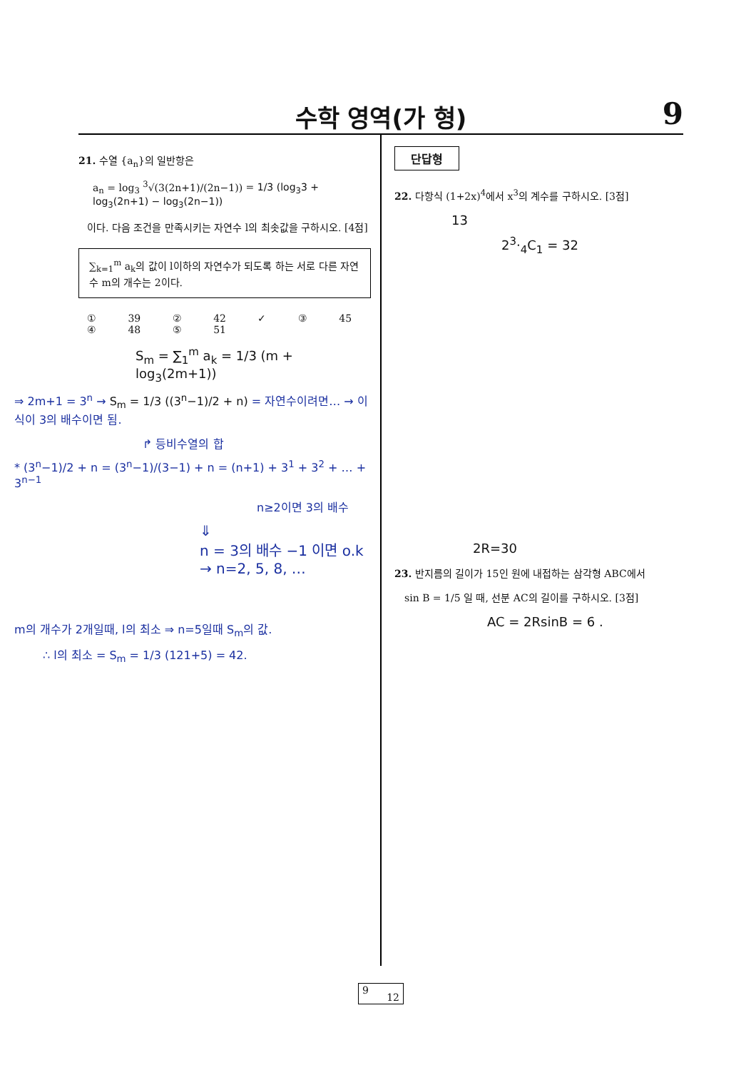수학 영역(가 형)
9
21. 수열 {a<sub>n</sub>}의 일반항은
a<sub>n</sub> = log<sub>3</sub> <sup>3</sup>√(3(2n+1)/(2n−1)) = 1/3 (log<sub>3</sub>3 + log<sub>3</sub>(2n+1) − log<sub>3</sub>(2n−1))
이다. 다음 조건을 만족시키는 자연수 l의 최솟값을 구하시오. [4점]
∑<sub>k=1</sub><sup>m</sup> a<sub>k</sub>의 값이 l이하의 자연수가 되도록 하는 서로 다른 자연수 m의 개수는 2이다.
① 39 ② 42 ✓ ③ 45 ④ 48 ⑤ 51
S<sub>m</sub> = ∑<sub>1</sub><sup>m</sup> a<sub>k</sub> = 1/3 (m + log<sub>3</sub>(2m+1))
⇒ 2m+1 = 3<sup>n</sup> → S<sub>m</sub> = 1/3 ((3<sup>n</sup>−1)/2 + n) = 자연수이려면… → 이 식이 3의 배수이면 됨.
↱ 등비수열의 합
* (3<sup>n</sup>−1)/2 + n = (3<sup>n</sup>−1)/(3−1) + n = (n+1) + 3<sup>1</sup> + 3<sup>2</sup> + … + 3<sup>n−1</sup>
n≥2이면 3의 배수
⇓
n = 3의 배수 −1 이면 o.k
→ n=2, 5, 8, …
m의 개수가 2개일때, l의 최소 ⇒ n=5일때 S<sub>m</sub>의 값.
∴ l의 최소 = S<sub>m</sub> = 1/3 (121+5) = 42.
단답형
22. 다항식 (1+2x)<sup>4</sup>에서 x<sup>3</sup>의 계수를 구하시오. [3점]
13
2<sup>3</sup>·<sub>4</sub>C<sub>1</sub> = 32
2R=30
23. 반지름의 길이가 15인 원에 내접하는 삼각형 ABC에서
sin B = 1/5 일 때, 선분 AC의 길이를 구하시오. [3점]
AC = 2RsinB = 6 .
9
12